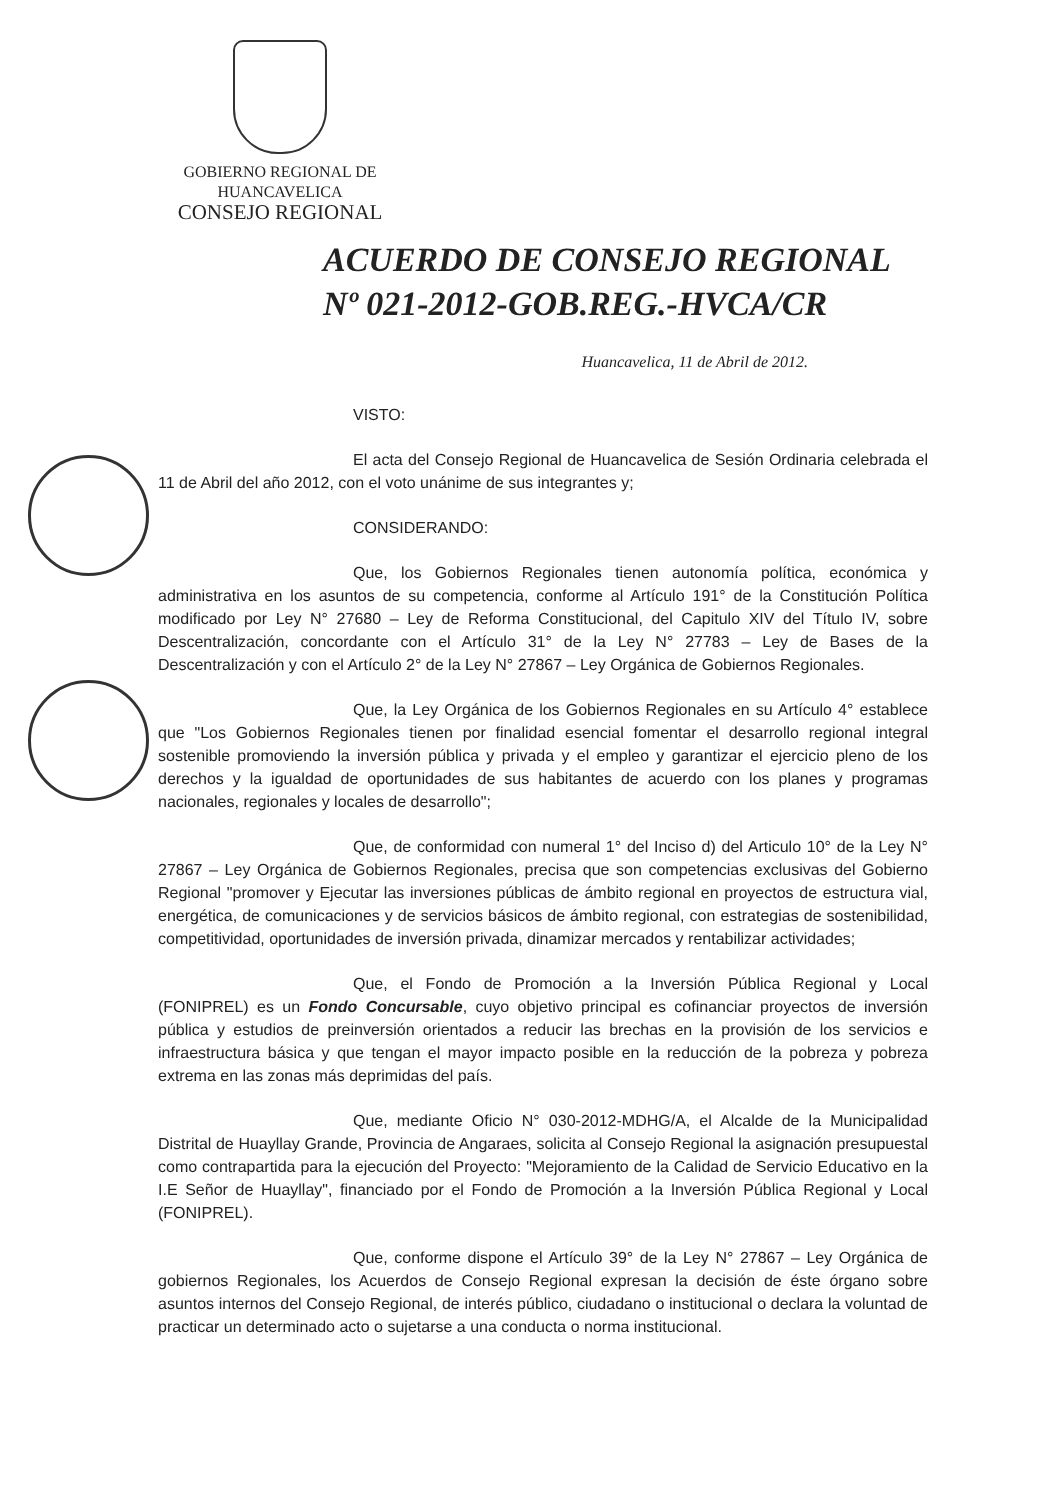GOBIERNO REGIONAL DE
HUANCAVELICA
CONSEJO REGIONAL
ACUERDO DE CONSEJO REGIONAL
Nº 021-2012-GOB.REG.-HVCA/CR
Huancavelica, 11 de Abril de 2012.
VISTO:
El acta del Consejo Regional de Huancavelica de Sesión Ordinaria celebrada el 11 de Abril del año 2012, con el voto unánime de sus integrantes y;
CONSIDERANDO:
Que, los Gobiernos Regionales tienen autonomía política, económica y administrativa en los asuntos de su competencia, conforme al Artículo 191° de la Constitución Política modificado por Ley N° 27680 – Ley de Reforma Constitucional, del Capitulo XIV del Título IV, sobre Descentralización, concordante con el Artículo 31° de la Ley N° 27783 – Ley de Bases de la Descentralización y con el Artículo 2° de la Ley N° 27867 – Ley Orgánica de Gobiernos Regionales.
Que, la Ley Orgánica de los Gobiernos Regionales en su Artículo 4° establece que "Los Gobiernos Regionales tienen por finalidad esencial fomentar el desarrollo regional integral sostenible promoviendo la inversión pública y privada y el empleo y garantizar el ejercicio pleno de los derechos y la igualdad de oportunidades de sus habitantes de acuerdo con los planes y programas nacionales, regionales y locales de desarrollo";
Que, de conformidad con numeral 1° del Inciso d) del Articulo 10° de la Ley N° 27867 – Ley Orgánica de Gobiernos Regionales, precisa que son competencias exclusivas del Gobierno Regional "promover y Ejecutar las inversiones públicas de ámbito regional en proyectos de estructura vial, energética, de comunicaciones y de servicios básicos de ámbito regional, con estrategias de sostenibilidad, competitividad, oportunidades de inversión privada, dinamizar mercados y rentabilizar actividades;
Que, el Fondo de Promoción a la Inversión Pública Regional y Local (FONIPREL) es un Fondo Concursable, cuyo objetivo principal es cofinanciar proyectos de inversión pública y estudios de preinversión orientados a reducir las brechas en la provisión de los servicios e infraestructura básica y que tengan el mayor impacto posible en la reducción de la pobreza y pobreza extrema en las zonas más deprimidas del país.
Que, mediante Oficio N° 030-2012-MDHG/A, el Alcalde de la Municipalidad Distrital de Huayllay Grande, Provincia de Angaraes, solicita al Consejo Regional la asignación presupuestal como contrapartida para la ejecución del Proyecto: "Mejoramiento de la Calidad de Servicio Educativo en la I.E Señor de Huayllay", financiado por el Fondo de Promoción a la Inversión Pública Regional y Local (FONIPREL).
Que, conforme dispone el Artículo 39° de la Ley N° 27867 – Ley Orgánica de gobiernos Regionales, los Acuerdos de Consejo Regional expresan la decisión de éste órgano sobre asuntos internos del Consejo Regional, de interés público, ciudadano o institucional o declara la voluntad de practicar un determinado acto o sujetarse a una conducta o norma institucional.